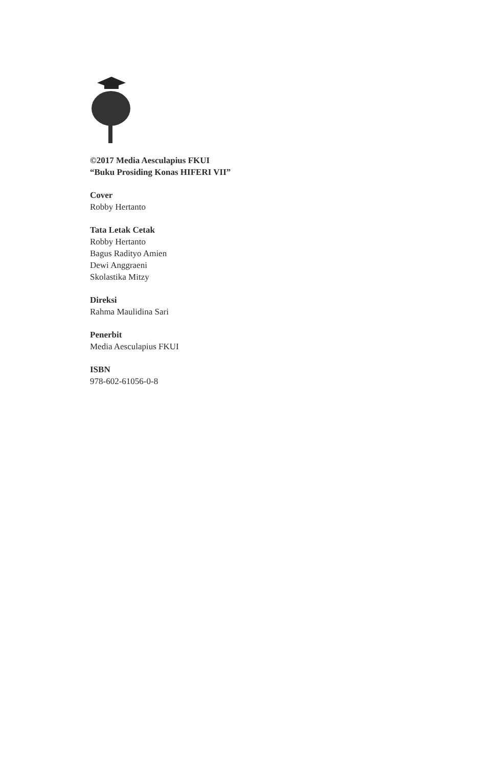©2017 Media Aesculapius FKUI
“Buku Prosiding Konas HIFERI VII”
Cover
Robby Hertanto
Tata Letak Cetak
Robby Hertanto
Bagus Radityo Amien
Dewi Anggraeni
Skolastika Mitzy
Direksi
Rahma Maulidina Sari
Penerbit
Media Aesculapius FKUI
ISBN
978-602-61056-0-8